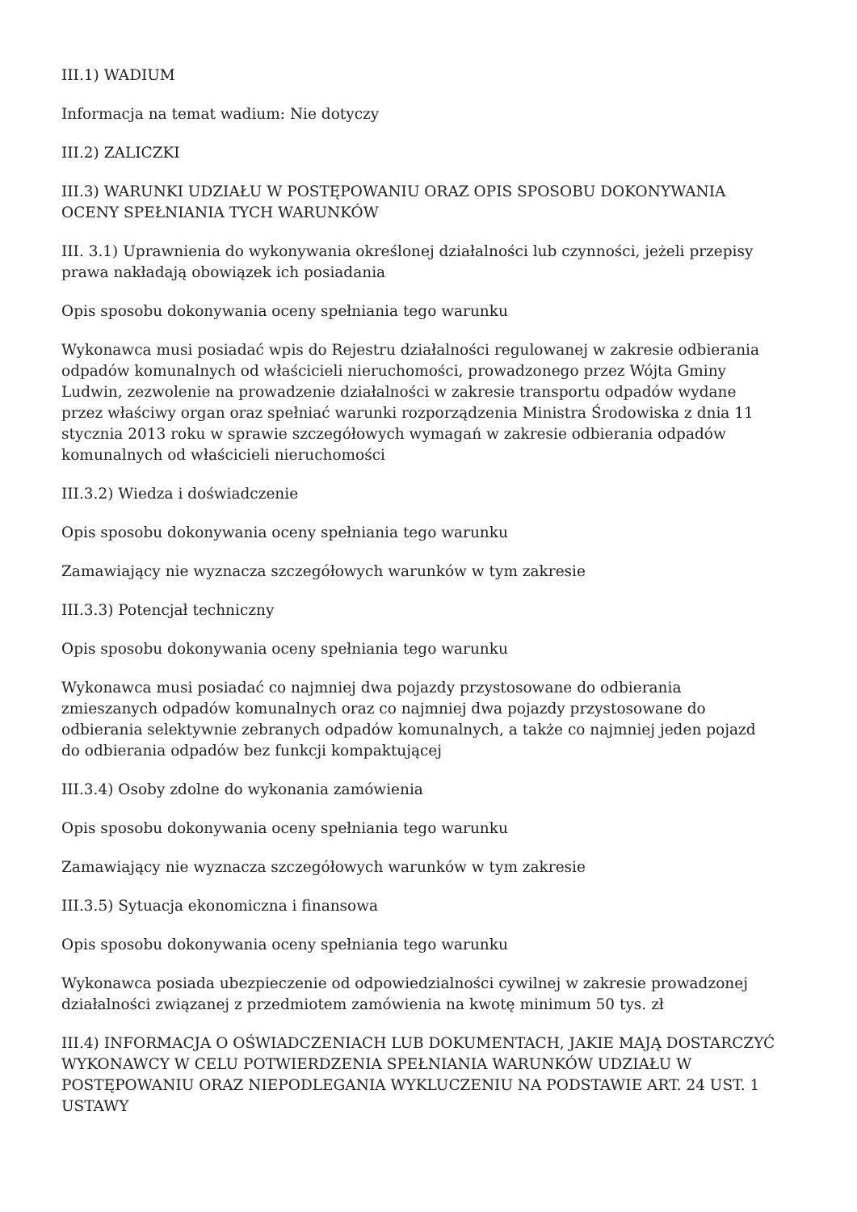III.1) WADIUM
Informacja na temat wadium: Nie dotyczy
III.2) ZALICZKI
III.3) WARUNKI UDZIAŁU W POSTĘPOWANIU ORAZ OPIS SPOSOBU DOKONYWANIA OCENY SPEŁNIANIA TYCH WARUNKÓW
III. 3.1) Uprawnienia do wykonywania określonej działalności lub czynności, jeżeli przepisy prawa nakładają obowiązek ich posiadania
Opis sposobu dokonywania oceny spełniania tego warunku
Wykonawca musi posiadać wpis do Rejestru działalności regulowanej w zakresie odbierania odpadów komunalnych od właścicieli nieruchomości, prowadzonego przez Wójta Gminy Ludwin, zezwolenie na prowadzenie działalności w zakresie transportu odpadów wydane przez właściwy organ oraz spełniać warunki rozporządzenia Ministra Środowiska z dnia 11 stycznia 2013 roku w sprawie szczegółowych wymagań w zakresie odbierania odpadów komunalnych od właścicieli nieruchomości
III.3.2) Wiedza i doświadczenie
Opis sposobu dokonywania oceny spełniania tego warunku
Zamawiający nie wyznacza szczegółowych warunków w tym zakresie
III.3.3) Potencjał techniczny
Opis sposobu dokonywania oceny spełniania tego warunku
Wykonawca musi posiadać co najmniej dwa pojazdy przystosowane do odbierania zmieszanych odpadów komunalnych oraz co najmniej dwa pojazdy przystosowane do odbierania selektywnie zebranych odpadów komunalnych, a także co najmniej jeden pojazd do odbierania odpadów bez funkcji kompaktującej
III.3.4) Osoby zdolne do wykonania zamówienia
Opis sposobu dokonywania oceny spełniania tego warunku
Zamawiający nie wyznacza szczegółowych warunków w tym zakresie
III.3.5) Sytuacja ekonomiczna i finansowa
Opis sposobu dokonywania oceny spełniania tego warunku
Wykonawca posiada ubezpieczenie od odpowiedzialności cywilnej w zakresie prowadzonej działalności związanej z przedmiotem zamówienia na kwotę minimum 50 tys. zł
III.4) INFORMACJA O OŚWIADCZENIACH LUB DOKUMENTACH, JAKIE MAJĄ DOSTARCZYĆ WYKONAWCY W CELU POTWIERDZENIA SPEŁNIANIA WARUNKÓW UDZIAŁU W POSTĘPOWANIU ORAZ NIEPODLEGANIA WYKLUCZENIU NA PODSTAWIE ART. 24 UST. 1 USTAWY